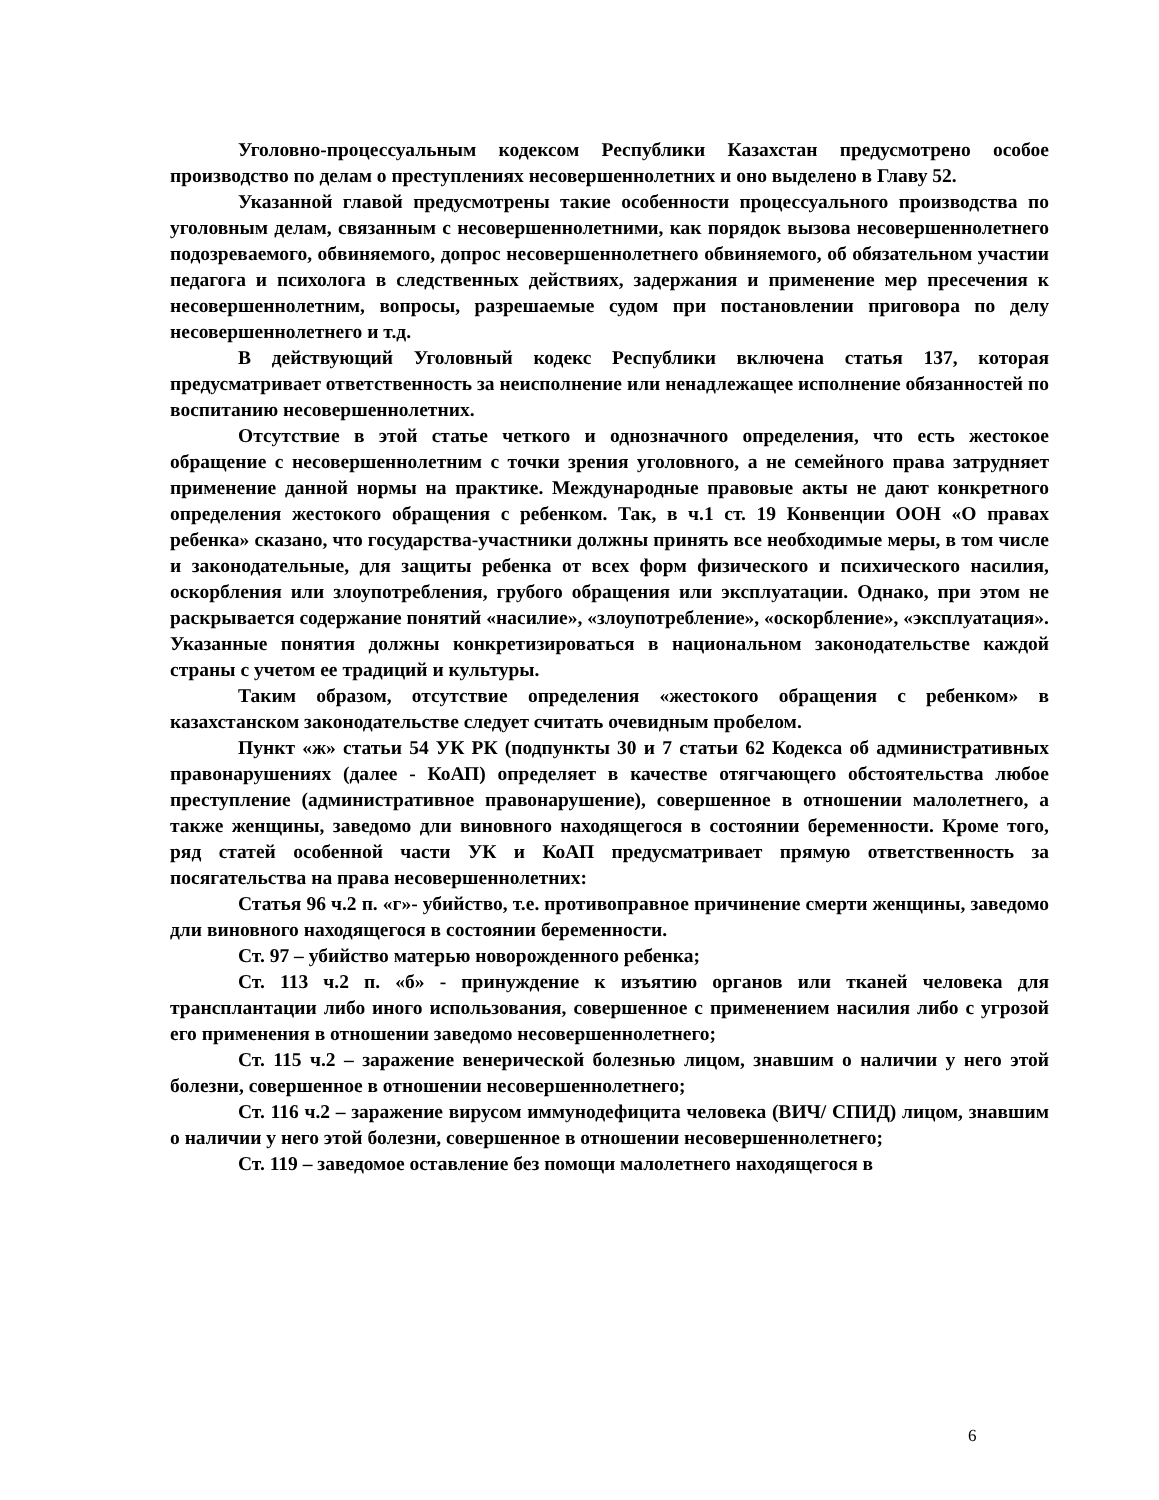Уголовно-процессуальным кодексом Республики Казахстан предусмотрено особое производство по делам о преступлениях несовершеннолетних и оно выделено в Главу 52.
Указанной главой предусмотрены такие особенности процессуального производства по уголовным делам, связанным с несовершеннолетними, как порядок вызова несовершеннолетнего подозреваемого, обвиняемого, допрос несовершеннолетнего обвиняемого, об обязательном участии педагога и психолога в следственных действиях, задержания и применение мер пресечения к несовершеннолетним, вопросы, разрешаемые судом при постановлении приговора по делу несовершеннолетнего и т.д.
В действующий Уголовный кодекс Республики включена статья 137, которая предусматривает ответственность за неисполнение или ненадлежащее исполнение обязанностей по воспитанию несовершеннолетних.
Отсутствие в этой статье четкого и однозначного определения, что есть жестокое обращение с несовершеннолетним с точки зрения уголовного, а не семейного права затрудняет применение данной нормы на практике. Международные правовые акты не дают конкретного определения жестокого обращения с ребенком. Так, в ч.1 ст. 19 Конвенции ООН «О правах ребенка» сказано, что государства-участники должны принять все необходимые меры, в том числе и законодательные, для защиты ребенка от всех форм физического и психического насилия, оскорбления или злоупотребления, грубого обращения или эксплуатации. Однако, при этом не раскрывается содержание понятий «насилие», «злоупотребление», «оскорбление», «эксплуатация». Указанные понятия должны конкретизироваться в национальном законодательстве каждой страны с учетом ее традиций и культуры.
Таким образом, отсутствие определения «жестокого обращения с ребенком» в казахстанском законодательстве следует считать очевидным пробелом.
Пункт «ж» статьи 54 УК РК (подпункты 30 и 7 статьи 62 Кодекса об административных правонарушениях (далее - КоАП) определяет в качестве отягчающего обстоятельства любое преступление (административное правонарушение), совершенное в отношении малолетнего, а также женщины, заведомо дли виновного находящегося в состоянии беременности. Кроме того, ряд статей особенной части УК и КоАП предусматривает прямую ответственность за посягательства на права несовершеннолетних:
Статья 96 ч.2 п. «г»- убийство, т.е. противоправное причинение смерти женщины, заведомо дли виновного находящегося в состоянии беременности.
Ст. 97 – убийство матерью новорожденного ребенка;
Ст. 113 ч.2 п. «б» - принуждение к изъятию органов или тканей человека для трансплантации либо иного использования, совершенное с применением насилия либо с угрозой его применения в отношении заведомо несовершеннолетнего;
Ст. 115 ч.2 – заражение венерической болезнью лицом, знавшим о наличии у него этой болезни, совершенное в отношении несовершеннолетнего;
Ст. 116 ч.2 – заражение вирусом иммунодефицита человека (ВИЧ/ СПИД) лицом, знавшим о наличии у него этой болезни, совершенное в отношении несовершеннолетнего;
Ст. 119 – заведомое оставление без помощи малолетнего находящегося в
6